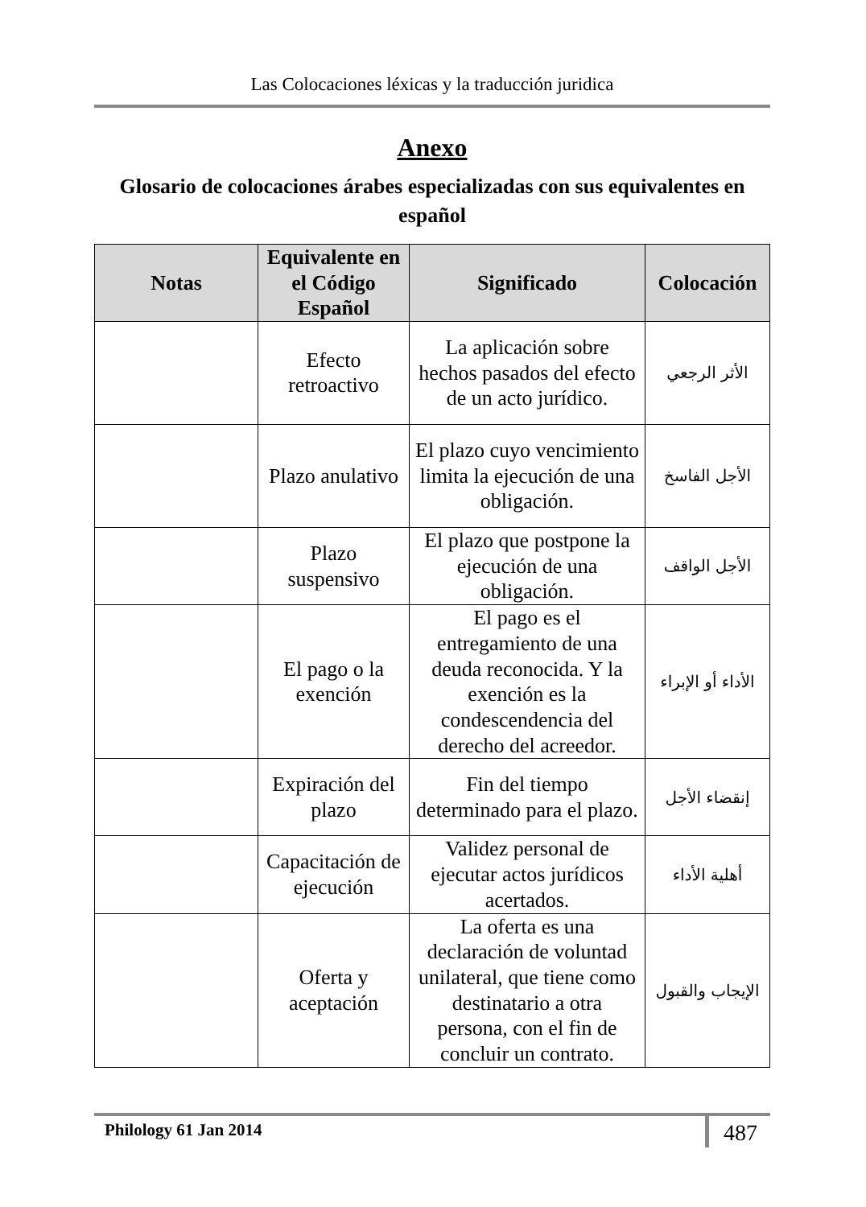Las Colocaciones léxicas y la traducción juridica
Anexo
Glosario de colocaciones árabes especializadas con sus equivalentes en español
| Notas | Equivalente en el Código Español | Significado | Colocación |
| --- | --- | --- | --- |
| | Efecto retroactivo | La aplicación sobre hechos pasados del efecto de un acto jurídico. | الأثر الرجعي |
| | Plazo anulativo | El plazo cuyo vencimiento limita la ejecución de una obligación. | الأجل الفاسخ |
| | Plazo suspensivo | El plazo que postpone la ejecución de una obligación. | الأجل الواقف |
| | El pago o la exención | El pago es el entregamiento de una deuda reconocida. Y la exención es la condescendencia del derecho del acreedor. | الأداء أو الإبراء |
| | Expiración del plazo | Fin del tiempo determinado para el plazo. | إنقضاء الأجل |
| | Capacitación de ejecución | Validez personal de ejecutar actos jurídicos acertados. | أهلية الأداء |
| | Oferta y aceptación | La oferta es una declaración de voluntad unilateral, que tiene como destinatario a otra persona, con el fin de concluir un contrato. | الإيجاب والقبول |
Philology 61 Jan 2014 487